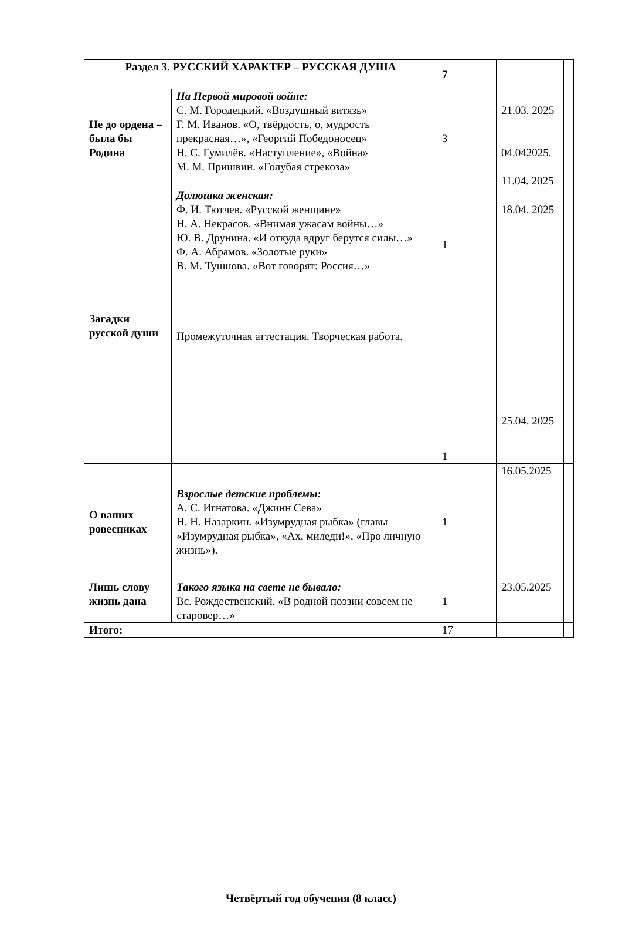| Раздел 3. РУССКИЙ ХАРАКТЕР – РУССКАЯ ДУША | | 7 | | |
| Не до ордена – была бы Родина | На Первой мировой войне: С. М. Городецкий. «Воздушный витязь» Г. М. Иванов. «О, твёрдость, о, мудрость прекрасная…», «Георгий Победоносец» Н. С. Гумилёв. «Наступление», «Война» М. М. Пришвин. «Голубая стрекоза» | 3 | 21.03. 2025 04.042025. 11.04. 2025 | |
| Загадки русской души | Долюшка женская: Ф. И. Тютчев. «Русской женщине» Н. А. Некрасов. «Внимая ужасам войны…» Ю. В. Друнина. «И откуда вдруг берутся силы…» Ф. А. Абрамов. «Золотые руки» В. М. Тушнова. «Вот говорят: Россия…» Промежуточная аттестация. Творческая работа. | 1 1 | 18.04. 2025 25.04. 2025 | |
| О ваших ровесниках | Взрослые детские проблемы: А. С. Игнатова. «Джинн Сева» Н. Н. Назаркин. «Изумрудная рыбка» (главы «Изумрудная рыбка», «Ах, миледи!», «Про личную жизнь»). | 1 | 16.05.2025 | |
| Лишь слову жизнь дана | Такого языка на свете не бывало: Вс. Рождественский. «В родной поэзии совсем не старовер…» | 1 | 23.05.2025 | |
| Итого: | | 17 | | |
Четвёртый год обучения (8 класс)